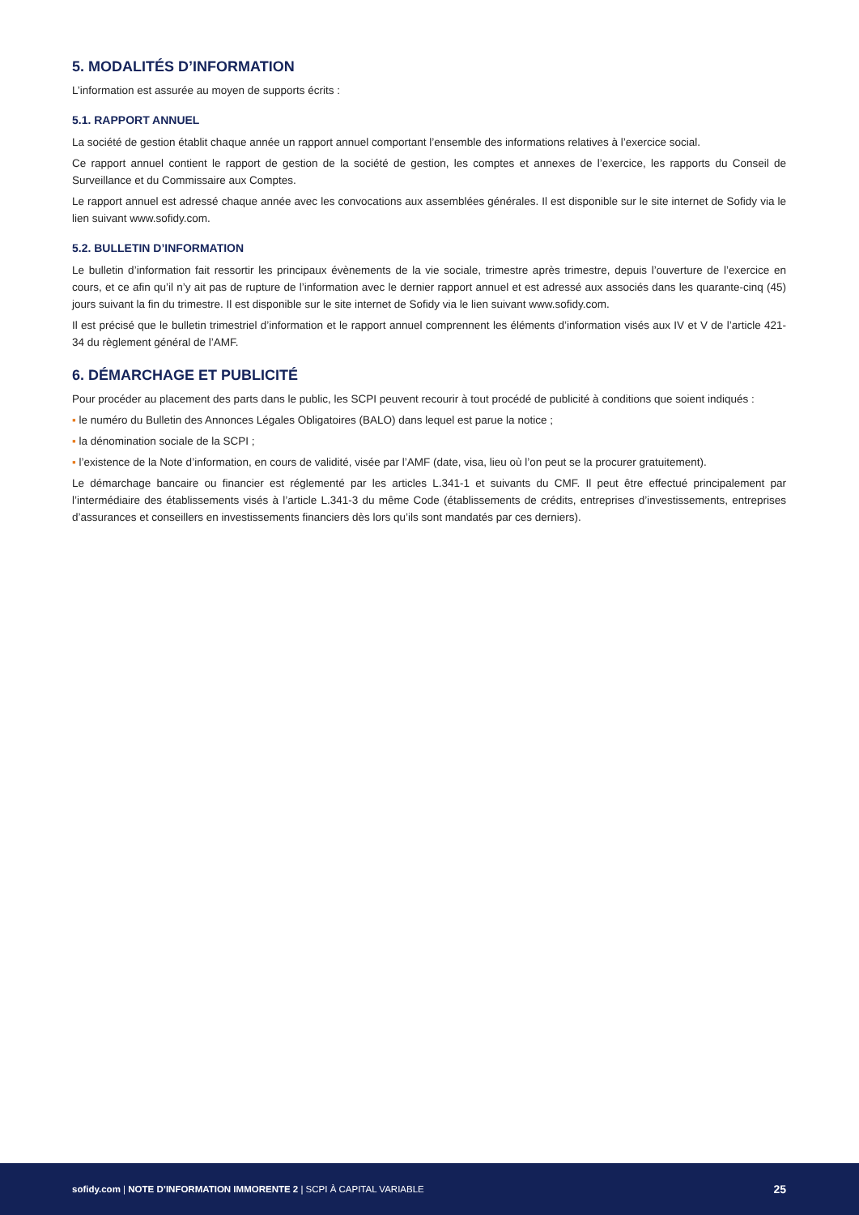5. MODALITÉS D’INFORMATION
L’information est assurée au moyen de supports écrits :
5.1. RAPPORT ANNUEL
La société de gestion établit chaque année un rapport annuel comportant l’ensemble des informations relatives à l’exercice social.
Ce rapport annuel contient le rapport de gestion de la société de gestion, les comptes et annexes de l’exercice, les rapports du Conseil de Surveillance et du Commissaire aux Comptes.
Le rapport annuel est adressé chaque année avec les convocations aux assemblées générales. Il est disponible sur le site internet de Sofidy via le lien suivant www.sofidy.com.
5.2. BULLETIN D’INFORMATION
Le bulletin d’information fait ressortir les principaux évènements de la vie sociale, trimestre après trimestre, depuis l’ouverture de l’exercice en cours, et ce afin qu’il n’y ait pas de rupture de l’information avec le dernier rapport annuel et est adressé aux associés dans les quarante-cinq (45) jours suivant la fin du trimestre. Il est disponible sur le site internet de Sofidy via le lien suivant www.sofidy.com.
Il est précisé que le bulletin trimestriel d’information et le rapport annuel comprennent les éléments d’information visés aux IV et V de l’article 421-34 du règlement général de l’AMF.
6. DÉMARCHAGE ET PUBLICITÉ
Pour procéder au placement des parts dans le public, les SCPI peuvent recourir à tout procédé de publicité à conditions que soient indiqués :
▪ le numéro du Bulletin des Annonces Légales Obligatoires (BALO) dans lequel est parue la notice ;
▪ la dénomination sociale de la SCPI ;
▪ l’existence de la Note d’information, en cours de validité, visée par l’AMF (date, visa, lieu où l’on peut se la procurer gratuitement).
Le démarchage bancaire ou financier est réglementé par les articles L.341-1 et suivants du CMF. Il peut être effectué principalement par l’intermédiaire des établissements visés à l’article L.341-3 du même Code (établissements de crédits, entreprises d’investissements, entreprises d’assurances et conseillers en investissements financiers dès lors qu’ils sont mandatés par ces derniers).
sofidy.com | NOTE D’INFORMATION IMMORENTE 2 | SCPI À CAPITAL VARIABLE 25